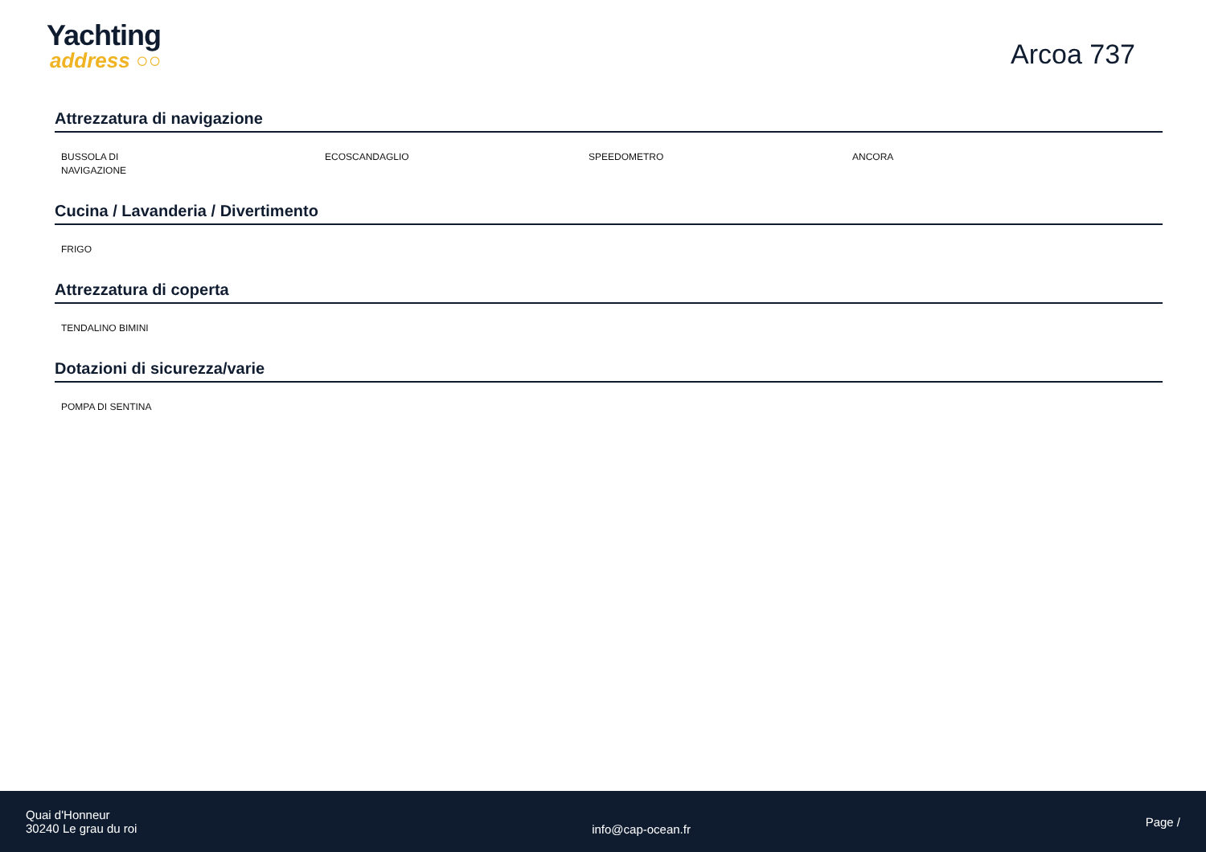Yachting
address ○○
Arcoa 737
Attrezzatura di navigazione
BUSSOLA DI
NAVIGAZIONE
ECOSCANDAGLIO SPEEDOMETRO ANCORA
Cucina / Lavanderia / Divertimento
FRIGO
Attrezzatura di coperta
TENDALINO BIMINI
Dotazioni di sicurezza/varie
POMPA DI SENTINA
Quai d'Honneur
30240 Le grau du roi
info@cap-ocean.fr
Page /